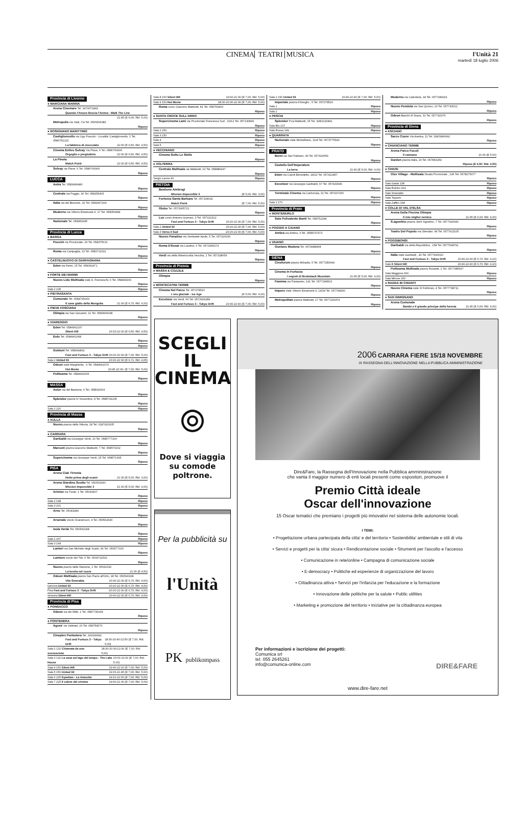CINEMA TEATRI MUSICA
l'Unità 21
martedì 18 luglio 2006
Provincia di Livorno
● MARCIANA MARINA
Arena Cinemare Tel. 3479071843
Quando l'Amore Brucia l'Anima - Walk The Line
21:45 (E 6,00; Rid. 5,00)
Metropolis via Vadi, 7/a Tel. 0565904381
Riposo
● ROSIGNANO MARITTIMO
Castiglioncello via Ugo Foscolo - Località: Castiglioncello, 1 Tel. 0586752122
La fabbrica di cioccolato 22:00 (E 6,50; Rid. 4,50)
Cinema Estivo Solvay Via Piave, 6 Tel. 0586760906
Orgoglio e pregiudizio 22:00 (E 6,50; Rid. 4,50)
La Pineta
Match Point 22:00 (E 6,50; Rid. 4,50)
Solvay via Piave, 6 Tel. 0586760906
Riposo
LUCCA
Astra Tel. 0583496480
Riposo
Centrale via Poggio, 36 Tel. 058355405
Riposo
Italia via del Biscione, 32 Tel. 0583467264
Riposo
Moderno via Vittorio Emanuele II, 17 Tel. 058353484
Riposo
Nazionale Tel. 058353435
Riposo
Provincia di Lucca
● BARGA
Puccini via Provinciale, 26 Tel. 058375610
Riposo
Roma via Canipaglia, 13 Tel. 0583711312
Riposo
● CASTELNUOVO DI GARFAGNANA
Eden via Farini, 15 Tel. 058362471
Riposo
● FORTE DEI MARMI
Nuovo Lido Multisala viale A. Franceschi, 6 Tel. 058483166
Riposo
Sala 2 135 Riposo
● PIETRASANTA
Comunale Tel. 0584795263
Il cane giallo della Mongolia 21:30 (E 6,70; Rid. 6,00)
● PIEVE FOSCIANA
Olimpia via San Giovanni, 21 Tel. 0583666038
Riposo
● VIAREGGIO
Eden Tel. 0584962197
Silent Hill 20:15-22:30 (E 6,50; Rid. 4,50)
Eolo Tel. 0584961068
Riposo
Riposo
Goldoni Tel. 058449832
Fast and Furious 3 - Tokyo Drift 20:20-22:30 (E 7,00; Rid. 5,00)
Sala 2 United 93 20:20-22:30 (E 6,71; Rid. 4,65)
Odeon viale Margherita , 9 Tel. 0584962070
Hot Movie 20:45-22:30- (E 7,00; Rid. 5,00)
Politeama Tel. 0584962035
Riposo
MASSA
Astor via del Bastione, 6 Tel. 058542004
Riposo
Splendor piazza IV Novembre, 8 Tel. 0585791105
Riposo
Sala 2 220 Riposo
Provincia di Massa
● AULLA
Nuovo piazza della Vittoria, 18 Tel. 0187420205
Riposo
● CARRARA
Garibaldi via Giuseppe Verdi, 10 Tel. 0585777160
Riposo
Marconi piazza Giacomo Matteotti, 7 Tel. 058570202
Riposo
Supercinema via Giuseppe Verdi, 25 Tel. 058571695
Riposo
PISA
Arena Ciak Tirrenia
Notte prima degli esami 21:30 (E 5,00; Rid. 3,00)
Arena Giardino Scotto Tel. 050502640
Mission Impossible 3 21:30 (E 5,00; Rid. 4,00)
Ariston via Turati, 1 Tel. 05043407
Riposo
Sala 2 198 Riposo
Sala 3 201 Riposo
Arno Tel. 05043289
Riposo
Arsenale vicolo Scaramucci, 4 Tel. 050502640
Riposo
Isola Verde Tel. 050541048
Riposo
Sala 2 267 Riposo
Sala 3 144 Riposo
Lanteri via San Michele degli Scalzi, 46 Tel. 050577100
Riposo
Lumiere vicolo del Tidi, 6 Tel. 0509711532
Riposo
Nuovo piazza della Stazione, 1 Tel. 05041332
La bestia nel cuore 21:30 (E 4,50)
Odeon Multisala piazza San Paolo all'Orto, 18 Tel. 050540168
Vita Smeralda 20:30-22:30 (E 6,70; Rid. 4,60)
Genova United 93 20:20-22:30 (E 6,70; Rid. 4,60)
Pisa Fast and Furious 3 - Tokyo Drift -20:20-22:30 (E 6,70; Rid. 4,60)
Venezia Silent Hill 20:00-22:30 (E 6,70; Rid. 4,60)
Provincia di Pisa
● PONSACCO
Odeon via dei Mille, 1 Tel. 0587736168
Riposo
● PONTEDERA
Agora' via Valtriani, 20 Tel. 058759570
Riposo
Cineplex Pontedera Tel. 199199991
Fast and Furious 3 - Tokyo Drift 18:30-20:40-22:50 (E 7,00; Rid. 5,00)
Sala 2 132 Chiamata da uno sconosciuto 18:30-20:30-22:30 (E 7,00; Rid. 5,00)
Sala 3 132 La casa sul lago del tempo - The Lake House 20:00-22:30 (E 7,00; Rid. 5,00)
Sala 4 150 Silent Hill 19:40-22:20 (E 7,00; Rid. 5,00)
Sala 5 150 United 93 19:15-21:45 (E 7,00; Rid. 5,00)
Sala 6 225 Kyashan - La rinascita 19:10-22:00 (E 7,00; Rid. 5,00)
Sala 7 225 Il colore del crimine 19:00-21:30 (E 7,00; Rid. 5,00)
Sala 8 153 Silent Hill 19:00-21:30 (E 7,00; Rid. 5,00)
Sala 9 153 Hot Movie 18:30-20:30-22:30 (E 7,00; Rid. 5,00)
Roma corso Giacomo Matteotti, 81 Tel. 058753463
Riposo
● SANTA CROCE SULL'ARNO
Supercinema Lami via Provinciale Francesca Sud , 10/12 Tel. 057130899
Riposo
Sala 2 250 Riposo
Sala 3 150 Riposo
Sala 4 Riposo
Sala 5 Riposo
● VECCHIANO
Cinema Sotto Le Stelle
Riposo
● VOLTERRA
Centrale Multisala via Matteotti, 62 Tel. 058886447
Riposo
Sergio Leone 90 Riposo
PISTOIA
Bastione Ambrogi
Mission Impossible 3 (E 5,00; Rid. 3,00)
Fortezza Santa Barbara Tel. 057334632
Match Point (E 7,00; Rid. 5,00)
Globo Tel. 0573365722
Riposo
Lux corso Antonio Gramsci, 3 Tel. 057322312
Fast and Furious 3 - Tokyo Drift 20:20-22:30 (E 7,00; Rid. 5,00)
Sala 2 United 93 20:20-22:30 (E 7,00; Rid. 5,00)
Sala 3 Verso il Sud -20:20-22:30 (E 7,00; Rid. 5,00)
Nuovo Paradiso via Ventisette Aprile, 5 Tel. 057326166
Riposo
Roma D'Essai via Laudesi, 6 Tel. 0573365274
Riposo
Verdi via della Misericordia Vecchia, 1 Tel. 057328659
Riposo
Provincia di Pistoia
● MASSA E COZZILE
Olimpia
Riposo
● MONTECATINI-TERME
Cinema Nel Parco Tel. 057278510
L'era glaciale - Ice Age (E 5,00; Rid. 4,00)
Excelsior via Verdi, 66 Tel. 0572904289
Fast and Furious 3 - Tokyo Drift 20:40-22:40 (E 7,00; Rid. 5,00)
Sala 2 150 United 93 20:40-22:40 (E 7,00; Rid. 5,00)
Imperiale piazza d'Azeglio , 5 Tel. 057278510
Sala 1 Riposo
Sala 2 Riposo
● PESCIA
Splendor P.za Matteotti, 15 Tel. 328/1126841
Sala Blu 137 Riposo
Sala Rossa 149 Riposo
● QUARRATA
Nazionale viale Montalbano, 11/A Tel. 0573775640
Riposo
PRATO
Borsi via San Fabiano, 49 Tel. 057424659
Riposo
Castello Dell'Imperatore
La terra 21:40 (E 5,00; Rid. 4,00)
Eden via Cairoli Benedetto, 18/22 Tel. 057421857
Riposo
Excelsior via Giuseppe Garibaldi, 67 Tel. 057433696
Riposo
Terminale Cinema via Carbonaia, 31 Tel. 057437150
Riposo
Sala 1 270 Riposo
Provincia di Prato
● MONTEMURLO
Sala Polivalente Banti Tel. 058752298
Riposo
● POGGIO A CAIANO
Ambra via Ambra, 3 Tel. 0558797473
Riposo
● VAIANO
Gustavo Modena Tel. 0574988468
Riposo
SIENA
Cineforum piazza Abbadia, 5 Tel. 0577283044
Riposo
Cinema In Fortezza
I segreti di Brokeback Mountain 21:45 (E 5,00; Rid. 4,00)
Fiamma via Pantaneto, 141 Tel. 0577284503
Riposo
Impero viale Vittorio Emanuele II, 14/18 Tel. 057748260
Riposo
Metropolitan piazza Matteotti, 17 Tel. 0577226474
Riposo
Moderno via Calzoleria, 44 Tel. 0577289201
Riposo
Nuovo Pendola via San Quirico, 13 Tel. 057743012
Riposo
Odeon Banchi di Sopra, 31 Tel. 057742976
Riposo
Provincia di Siena
● ASCIANO
Sacro Cuore Via Aretina, 11 Tel. 328/1896992
Riposo
● CHIANCIANO TERME
Arena Parco Fucoli
Il caimano 21:30 (E 5,00)
Garden piazza Italia, 20 Tel. 057863259
Riposo (E 6,50; Rid. 4,50)
● CHIUSI
Clev Village - Multisala Strada Provinciale , 146 Tel. 0578275077
Riposo
Sala Giada 138 Riposo
Sala Rubino 414 Riposo
Sala Smeraldo Riposo
Sala Topazio Riposo
Sala Zaffiro 338 Riposo
● COLLE DI VAL D'ELSA
Arena Della Piscina Olimpia
Il mio miglior nemico 21:45 (E 6,00; Rid. 4,00)
S.agostino piazza Sant' Agostino, 7 Tel. 0577924040
Riposo
Teatro Del Popolo via Oberdan, 44 Tel. 0577921105
Riposo
● POGGIBONSI
Garibaldi via della Repubblica , 158 Tel. 0577938792
Riposo
Italia viale Garibaldi , 40 Tel. 0577936010
Fast and Furious 3 - Tokyo Drift 20:40-22:40 (E 6,70; Rid. 4,10)
Sala B Silent Hill 20:40-22:40 (E 6,70; Rid. 4,10)
Politeama Multisala piazza Rossetti, 2 Tel. 0577985697
Sala Maggiore 600 Riposo
Sala Minore 200 Riposo
● RADDA IN CHIANTI
Nuovo Cinema viale XI Febbraio, 4 Tel. 0577738711
Riposo
● SAN GIMIGNANO
Arena Comunale
Bambi e il grande principe della foresta 21:45 (E 6,00; Rid. 4,00)
SCEGLI IL
CINEMA
⦾
Dove si viaggia
su comode poltrone.
Per la pubblicità su
l'Unità
PK publikompass
2006 CARRARA FIERE 15/18 NOVEMBRE
IX RASSEGNA DELL'INNOVAZIONE NELLA PUBBLICA AMMINISTRAZIONE
Dire&Fare, la Rassegna dell'Innovazione nella Pubblica amministrazione
che vanta il maggior numero di enti locali presenti come espositori, promuove il
Premio Città ideale
Oscar dell'innovazione
15 Oscar tematici che premiano i progetti più innovativi nel sistema delle autonomie locali.
I TEMI:
• Progettazione urbana partecipata della citta' e del territorio • Sostenibilita' ambientale e stili di vita
• Servizi e progetti per la citta' sicura • Rendicontazione sociale • Strumenti per l'ascolto e l'accesso
• Comunicazione in rete/online • Campagna di comunicazione sociale
• E-democracy • Politiche ed esperienze di organizzazione del lavoro
• Cittadinanza attiva • Servizi per l'infanzia per l'educazione e la formazione
• Innovazione delle politiche per la salute • Public utilities
• Marketing e promozione del territorio • Iniziative per la cittadinanza europea
Per informazioni e iscrizione dei progetti:
Comunica srl
tel. 055 2645261
info@comunica-online.com
DIRE&FARE
www.dire-fare.net